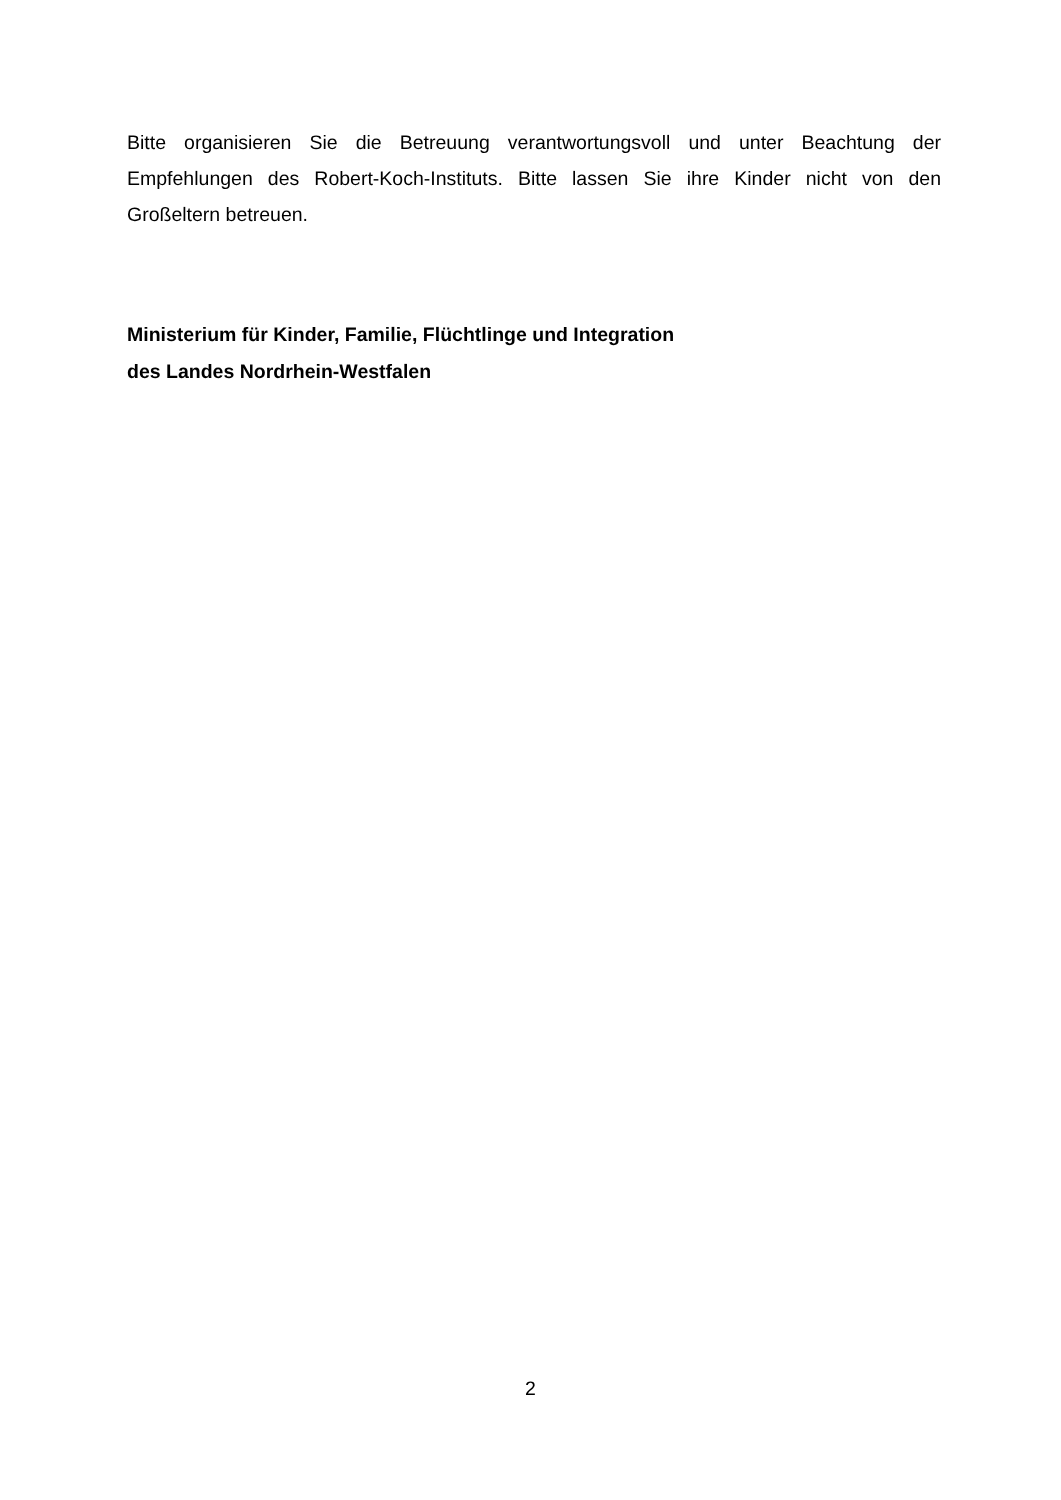Bitte organisieren Sie die Betreuung verantwortungsvoll und unter Beachtung der Empfehlungen des Robert-Koch-Instituts. Bitte lassen Sie ihre Kinder nicht von den Großeltern betreuen.
Ministerium für Kinder, Familie, Flüchtlinge und Integration
des Landes Nordrhein-Westfalen
2